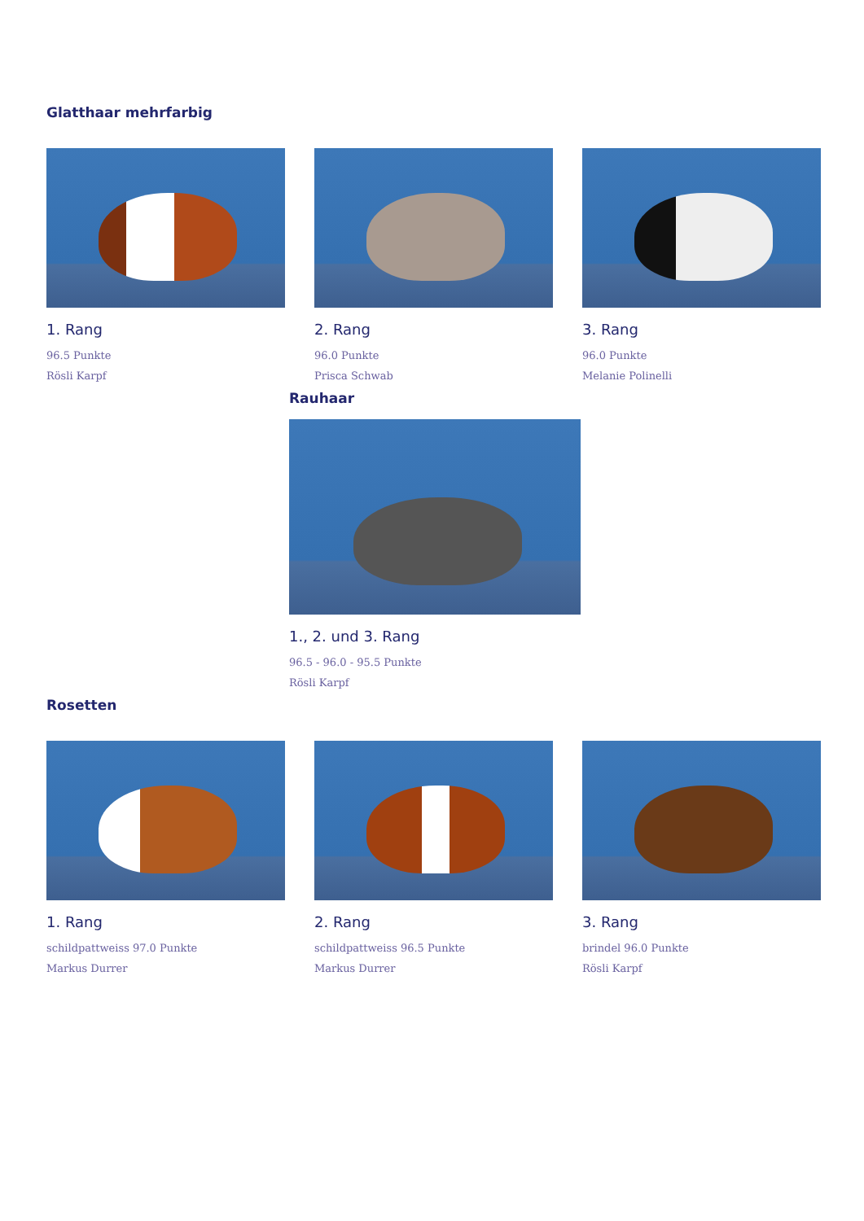Glatthaar mehrfarbig
1. Rang
96.5 Punkte
Rösli Karpf
2. Rang
96.0 Punkte
Prisca Schwab
3. Rang
96.0 Punkte
Melanie Polinelli
Rauhaar
1., 2. und 3. Rang
96.5 - 96.0 - 95.5 Punkte
Rösli Karpf
Rosetten
1. Rang
schildpattweiss 97.0 Punkte
Markus Durrer
2. Rang
schildpattweiss 96.5 Punkte
Markus Durrer
3. Rang
brindel 96.0 Punkte
Rösli Karpf